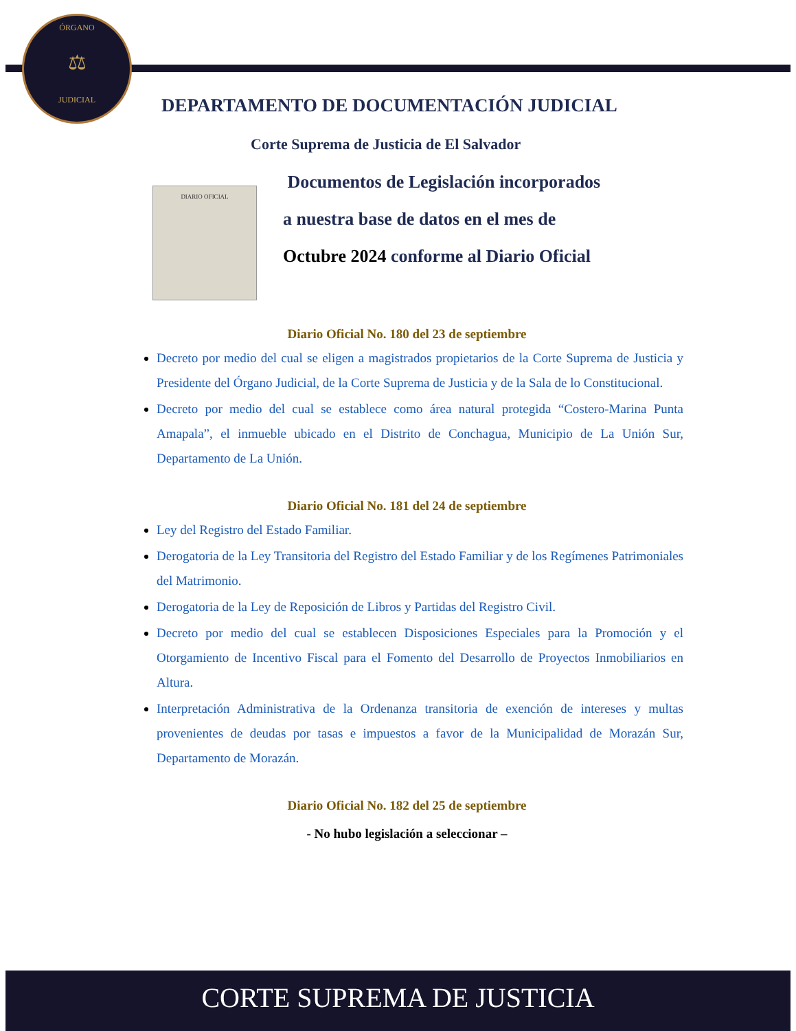ÓRGANO
⚖
JUDICIAL
DEPARTAMENTO DE DOCUMENTACIÓN JUDICIAL
Corte Suprema de Justicia de El Salvador
DIARIO OFICIAL
Documentos de Legislación incorporados
a nuestra base de datos en el mes de
Octubre 2024 conforme al Diario Oficial
Diario Oficial No. 180 del 23 de septiembre
Decreto por medio del cual se eligen a magistrados propietarios de la Corte Suprema de Justicia y Presidente del Órgano Judicial, de la Corte Suprema de Justicia y de la Sala de lo Constitucional.
Decreto por medio del cual se establece como área natural protegida “Costero-Marina Punta Amapala”, el inmueble ubicado en el Distrito de Conchagua, Municipio de La Unión Sur, Departamento de La Unión.
Diario Oficial No. 181 del 24 de septiembre
Ley del Registro del Estado Familiar.
Derogatoria de la Ley Transitoria del Registro del Estado Familiar y de los Regímenes Patrimoniales del Matrimonio.
Derogatoria de la Ley de Reposición de Libros y Partidas del Registro Civil.
Decreto por medio del cual se establecen Disposiciones Especiales para la Promoción y el Otorgamiento de Incentivo Fiscal para el Fomento del Desarrollo de Proyectos Inmobiliarios en Altura.
Interpretación Administrativa de la Ordenanza transitoria de exención de intereses y multas provenientes de deudas por tasas e impuestos a favor de la Municipalidad de Morazán Sur, Departamento de Morazán.
Diario Oficial No. 182 del 25 de septiembre
- No hubo legislación a seleccionar –
CORTE SUPREMA DE JUSTICIA